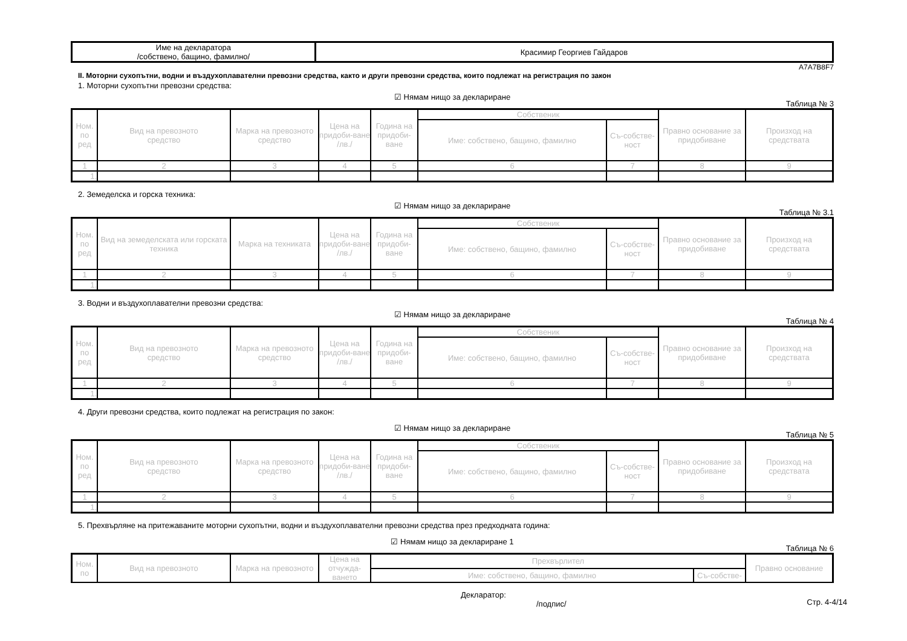| Име на декларатора /собствено, бащино, фамилно/ | Красимир Георгиев Гайдаров |
A7A7B8F7
II. Моторни сухопътни, водни и въздухоплавателни превозни средства, както и други превозни средства, които подлежат на регистрация по закон
1. Моторни сухопътни превозни средства:
☑ Нямам нищо за деклариране
Таблица № 3
| Ном. по ред | Вид на превозното средство | Марка на превозното средство | Цена на придоби-ване /лв./ | Година на придоби-ване | Собственик | | Правно основание за придобиване | Произход на средствата |
| --- | --- | --- | --- | --- | --- | --- | --- | --- |
| | | | | | Име: собствено, бащино, фамилно | Съ-собстве-ност | | |
| 1 | 2 | 3 | 4 | 5 | 6 | 7 | 8 | 9 |
| 1. | | | | | | | | |
2. Земеделска и горска техника:
☑ Нямам нищо за деклариране
Таблица № 3.1
| Ном. по ред | Вид на земеделската или горската техника | Марка на техниката | Цена на придоби-ване /лв./ | Година на придоби-ване | Собственик | | Правно основание за придобиване | Произход на средствата |
| --- | --- | --- | --- | --- | --- | --- | --- | --- |
| | | | | | Име: собствено, бащино, фамилно | Съ-собстве-ност | | |
| 1 | 2 | 3 | 4 | 5 | 6 | 7 | 8 | 9 |
| 1. | | | | | | | | |
3. Водни и въздухоплавателни превозни средства:
☑ Нямам нищо за деклариране
Таблица № 4
| Ном. по ред | Вид на превозното средство | Марка на превозното средство | Цена на придоби-ване /лв./ | Година на придоби-ване | Собственик | | Правно основание за придобиване | Произход на средствата |
| --- | --- | --- | --- | --- | --- | --- | --- | --- |
| | | | | | Име: собствено, бащино, фамилно | Съ-собстве-ност | | |
| 1 | 2 | 3 | 4 | 5 | 6 | 7 | 8 | 9 |
| 1. | | | | | | | | |
4. Други превозни средства, които подлежат на регистрация по закон:
☑ Нямам нищо за деклариране
Таблица № 5
| Ном. по ред | Вид на превозното средство | Марка на превозното средство | Цена на придоби-ване /лв./ | Година на придоби-ване | Собственик | | Правно основание за придобиване | Произход на средствата |
| --- | --- | --- | --- | --- | --- | --- | --- | --- |
| | | | | | Име: собствено, бащино, фамилно | Съ-собстве-ност | | |
| 1 | 2 | 3 | 4 | 5 | 6 | 7 | 8 | 9 |
| 1. | | | | | | | | |
5. Прехвърляне на притежаваните моторни сухопътни, водни и въздухоплавателни превозни средства през предходната година:
☑ Нямам нищо за деклариране 1
Таблица № 6
| Ном. по | Вид на превозното | Марка на превозното | Цена на отчужда-ването | Прехвърлител | | Правно основание |
| --- | --- | --- | --- | --- | --- | --- |
| | | | | Име: собствено, бащино, фамилно | Съ-собстве- | |
Декларатор:
/подпис/
Стр. 4-4/14